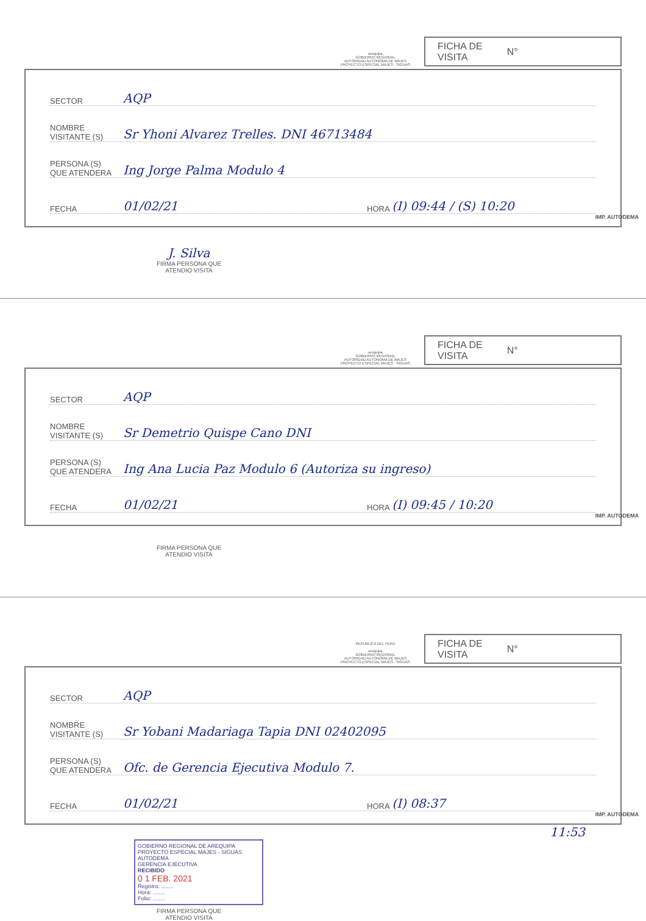arequipa
GOBIERNO REGIONAL
AUTORIDAD AUTONOMA DE MAJES
PROYECTO ESPECIAL MAJES - SIGUAS
FICHA DE
VISITA N°
SECTOR AQP
NOMBRE
VISITANTE (S) Sr Yhoni Alvarez Trelles. DNI 46713484
PERSONA (S)
QUE ATENDERA Ing Jorge Palma Modulo 4
FECHA 01/02/21 HORA (I) 09:44 / (S) 10:20
IMP. AUTODEMA
J. Silva
FIRMA PERSONA QUE
ATENDIO VISITA
arequipa
GOBIERNO REGIONAL
AUTORIDAD AUTONOMA DE MAJES
PROYECTO ESPECIAL MAJES - SIGUAS
FICHA DE
VISITA N°
SECTOR AQP
NOMBRE
VISITANTE (S) Sr Demetrio Quispe Cano DNI
PERSONA (S)
QUE ATENDERA Ing Ana Lucia Paz Modulo 6 (Autoriza su ingreso)
FECHA 01/02/21 HORA (I) 09:45 / 10:20
IMP. AUTODEMA
FIRMA PERSONA QUE
ATENDIO VISITA
REPUBLICA DEL PERU
arequipa
GOBIERNO REGIONAL
AUTORIDAD AUTONOMA DE MAJES
PROYECTO ESPECIAL MAJES - SIGUAS
FICHA DE
VISITA N°
SECTOR AQP
NOMBRE
VISITANTE (S) Sr Yobani Madariaga Tapia DNI 02402095
PERSONA (S)
QUE ATENDERA Ofc. de Gerencia Ejecutiva Modulo 7.
FECHA 01/02/21 HORA (I) 08:37
IMP. AUTODEMA
11:53
GOBIERNO REGIONAL DE AREQUIPA
PROYECTO ESPECIAL MAJES - SIGUAS
AUTODEMA
GERENCIA EJECUTIVA
RECIBIDO
0 1 FEB. 2021
Registro: ........
Hora: ........
Folio: ........
FIRMA PERSONA QUE
ATENDIO VISITA